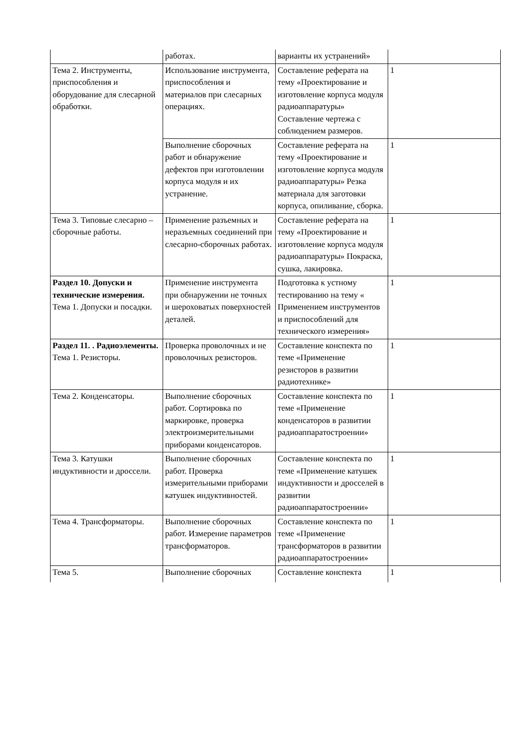| | работах. | варианты их устранений» | |
| Тема 2. Инструменты, приспособления и оборудование для слесарной обработки. | Использование инструмента, приспособления и материалов при слесарных операциях. | Составление реферата на тему «Проектирование и изготовление корпуса модуля радиоаппаратуры» Составление чертежа с соблюдением размеров. | 1 |
| | Выполнение сборочных работ и обнаружение дефектов при изготовлении корпуса модуля и их устранение. | Составление реферата на тему «Проектирование и изготовление корпуса модуля радиоаппаратуры» Резка материала для заготовки корпуса, опиливание, сборка. | 1 |
| Тема 3. Типовые слесарно – сборочные работы. | Применение разъемных и неразъемных соединений при слесарно-сборочных работах. | Составление реферата на тему «Проектирование и изготовление корпуса модуля радиоаппаратуры» Покраска, сушка, лакировка. | 1 |
| Раздел 10. Допуски и технические измерения. Тема 1. Допуски и посадки. | Применение инструмента при обнаружении не точных и шероховатых поверхностей деталей. | Подготовка к устному тестированию на тему « Применением инструментов и приспособлений для технического измерения» | 1 |
| Раздел 11. . Радиоэлементы. Тема 1. Резисторы. | Проверка проволочных и не проволочных резисторов. | Составление конспекта по теме «Применение резисторов в развитии радиотехнике» | 1 |
| Тема 2. Конденсаторы. | Выполнение сборочных работ. Сортировка по маркировке, проверка электроизмерительными приборами конденсаторов. | Составление конспекта по теме «Применение конденсаторов в развитии радиоаппаратостроении» | 1 |
| Тема 3. Катушки индуктивности и дроссели. | Выполнение сборочных работ. Проверка измерительными приборами катушек индуктивностей. | Составление конспекта по теме «Применение катушек индуктивности и дросселей в развитии радиоаппаратостроении» | 1 |
| Тема 4. Трансформаторы. | Выполнение сборочных работ. Измерение параметров трансформаторов. | Составление конспекта по теме «Применение трансформаторов в развитии радиоаппаратостроении» | 1 |
| Тема 5. | Выполнение сборочных | Составление конспекта | 1 |